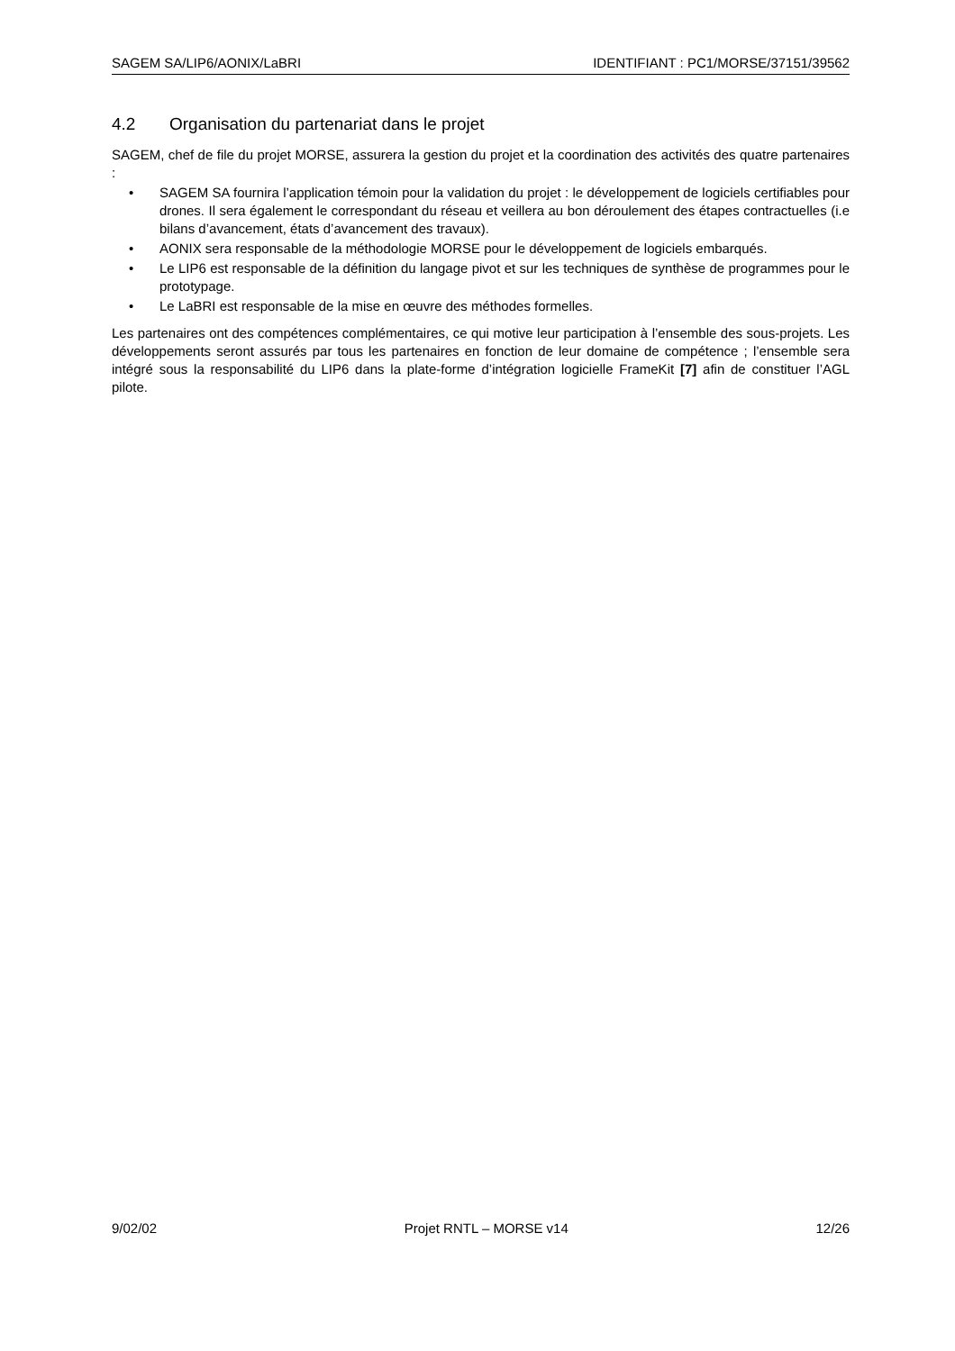SAGEM SA/LIP6/AONIX/LaBRI IDENTIFIANT : PC1/MORSE/37151/39562
4.2 Organisation du partenariat dans le projet
SAGEM, chef de file du projet MORSE, assurera la gestion du projet et la coordination des activités des quatre partenaires :
• SAGEM SA fournira l’application témoin pour la validation du projet : le développement de logiciels certifiables pour drones. Il sera également le correspondant du réseau et veillera au bon déroulement des étapes contractuelles (i.e bilans d’avancement, états d’avancement des travaux).
• AONIX sera responsable de la méthodologie MORSE pour le développement de logiciels embarqués.
• Le LIP6 est responsable de la définition du langage pivot et sur les techniques de synthèse de programmes pour le prototypage.
• Le LaBRI est responsable de la mise en œuvre des méthodes formelles.
Les partenaires ont des compétences complémentaires, ce qui motive leur participation à l’ensemble des sous-projets. Les développements seront assurés par tous les partenaires en fonction de leur domaine de compétence ; l’ensemble sera intégré sous la responsabilité du LIP6 dans la plate-forme d’intégration logicielle FrameKit [7] afin de constituer l’AGL pilote.
9/02/02 Projet RNTL – MORSE v14 12/26